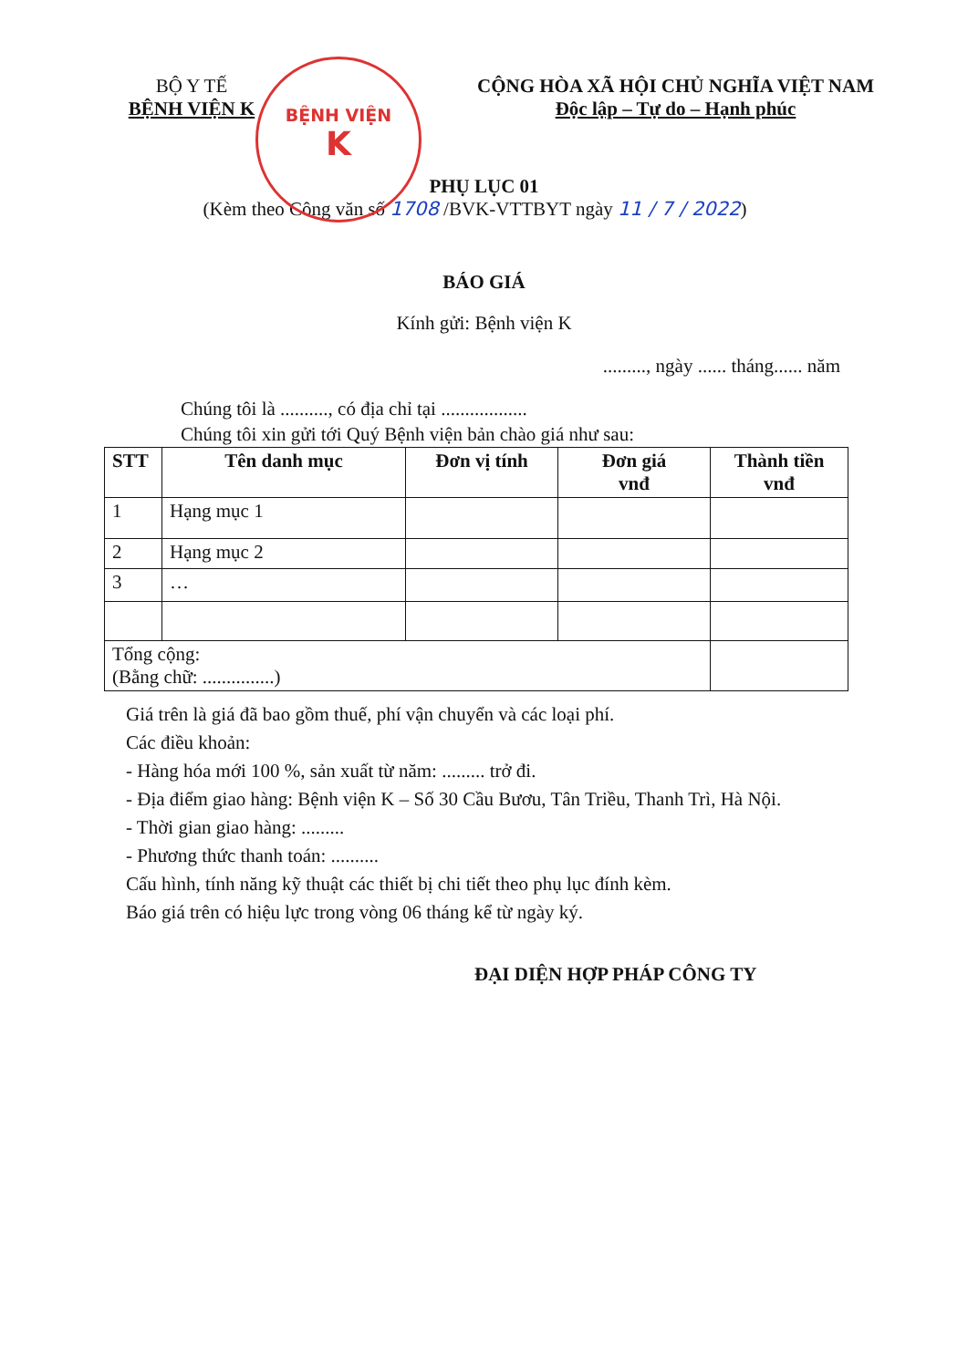BỆNH VIỆN
K
BỘ Y TẾ
BỆNH VIỆN K
CỘNG HÒA XÃ HỘI CHỦ NGHĨA VIỆT NAM
Độc lập – Tự do – Hạnh phúc
PHỤ LỤC 01
(Kèm theo Công văn số 1708 /BVK-VTTBYT ngày 11 / 7 / 2022)
BÁO GIÁ
Kính gửi: Bệnh viện K
........., ngày ...... tháng...... năm
Chúng tôi là .........., có địa chỉ tại ..................
Chúng tôi xin gửi tới Quý Bệnh viện bản chào giá như sau:
| STT | Tên danh mục | Đơn vị tính | Đơn giá vnđ | Thành tiền vnđ |
| --- | --- | --- | --- | --- |
| 1 | Hạng mục 1 | | | |
| 2 | Hạng mục 2 | | | |
| 3 | … | | | |
| Tổng cộng: (Bằng chữ: ...............) | | | | |
Giá trên là giá đã bao gồm thuế, phí vận chuyển và các loại phí.
Các điều khoản:
- Hàng hóa mới 100 %, sản xuất từ năm: ......... trở đi.
- Địa điểm giao hàng: Bệnh viện K – Số 30 Cầu Bươu, Tân Triều, Thanh Trì, Hà Nội.
- Thời gian giao hàng: .........
- Phương thức thanh toán: ..........
Cấu hình, tính năng kỹ thuật các thiết bị chi tiết theo phụ lục đính kèm.
Báo giá trên có hiệu lực trong vòng 06 tháng kể từ ngày ký.
ĐẠI DIỆN HỢP PHÁP CÔNG TY